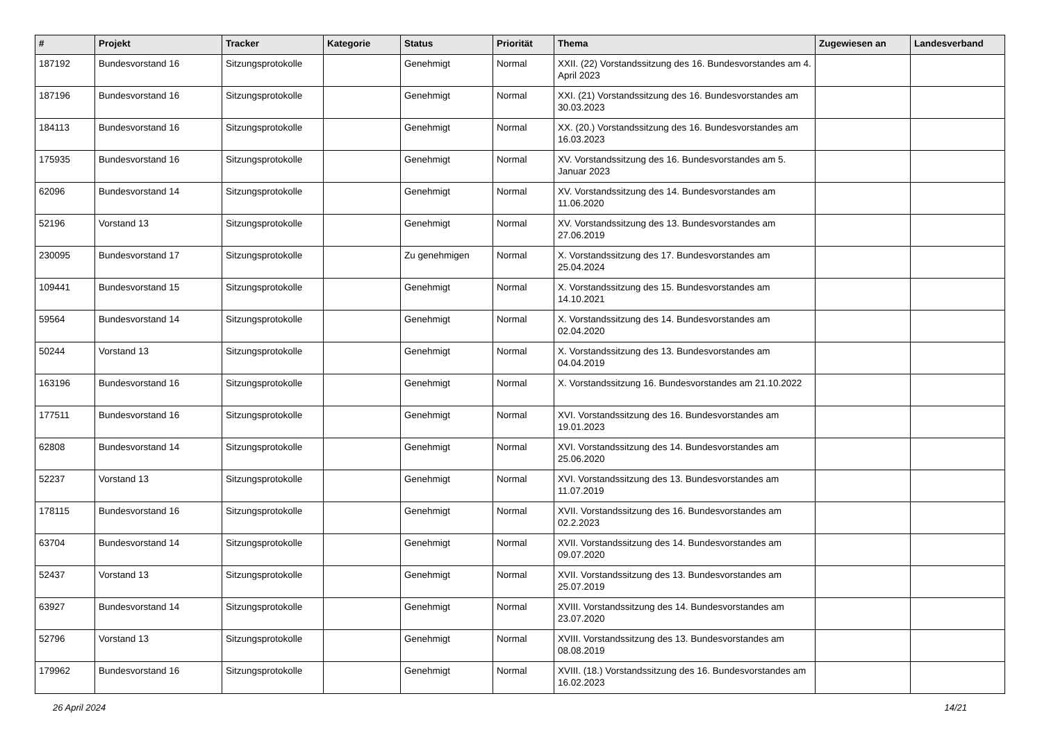| # | Projekt | Tracker | Kategorie | Status | Priorität | Thema | Zugewiesen an | Landesverband |
| --- | --- | --- | --- | --- | --- | --- | --- | --- |
| 187192 | Bundesvorstand 16 | Sitzungsprotokolle | | Genehmigt | Normal | XXII. (22) Vorstandssitzung des 16. Bundesvorstandes am 4. April 2023 | | |
| 187196 | Bundesvorstand 16 | Sitzungsprotokolle | | Genehmigt | Normal | XXI. (21) Vorstandssitzung des 16. Bundesvorstandes am 30.03.2023 | | |
| 184113 | Bundesvorstand 16 | Sitzungsprotokolle | | Genehmigt | Normal | XX. (20.) Vorstandssitzung des 16. Bundesvorstandes am 16.03.2023 | | |
| 175935 | Bundesvorstand 16 | Sitzungsprotokolle | | Genehmigt | Normal | XV. Vorstandssitzung des 16. Bundesvorstandes am 5. Januar 2023 | | |
| 62096 | Bundesvorstand 14 | Sitzungsprotokolle | | Genehmigt | Normal | XV. Vorstandssitzung des 14. Bundesvorstandes am 11.06.2020 | | |
| 52196 | Vorstand 13 | Sitzungsprotokolle | | Genehmigt | Normal | XV. Vorstandssitzung des 13. Bundesvorstandes am 27.06.2019 | | |
| 230095 | Bundesvorstand 17 | Sitzungsprotokolle | | Zu genehmigen | Normal | X. Vorstandssitzung des 17. Bundesvorstandes am 25.04.2024 | | |
| 109441 | Bundesvorstand 15 | Sitzungsprotokolle | | Genehmigt | Normal | X. Vorstandssitzung des 15. Bundesvorstandes am 14.10.2021 | | |
| 59564 | Bundesvorstand 14 | Sitzungsprotokolle | | Genehmigt | Normal | X. Vorstandssitzung des 14. Bundesvorstandes am 02.04.2020 | | |
| 50244 | Vorstand 13 | Sitzungsprotokolle | | Genehmigt | Normal | X. Vorstandssitzung des 13. Bundesvorstandes am 04.04.2019 | | |
| 163196 | Bundesvorstand 16 | Sitzungsprotokolle | | Genehmigt | Normal | X. Vorstandssitzung 16. Bundesvorstandes am 21.10.2022 | | |
| 177511 | Bundesvorstand 16 | Sitzungsprotokolle | | Genehmigt | Normal | XVI. Vorstandssitzung des 16. Bundesvorstandes am 19.01.2023 | | |
| 62808 | Bundesvorstand 14 | Sitzungsprotokolle | | Genehmigt | Normal | XVI. Vorstandssitzung des 14. Bundesvorstandes am 25.06.2020 | | |
| 52237 | Vorstand 13 | Sitzungsprotokolle | | Genehmigt | Normal | XVI. Vorstandssitzung des 13. Bundesvorstandes am 11.07.2019 | | |
| 178115 | Bundesvorstand 16 | Sitzungsprotokolle | | Genehmigt | Normal | XVII. Vorstandssitzung des 16. Bundesvorstandes am 02.2.2023 | | |
| 63704 | Bundesvorstand 14 | Sitzungsprotokolle | | Genehmigt | Normal | XVII. Vorstandssitzung des 14. Bundesvorstandes am 09.07.2020 | | |
| 52437 | Vorstand 13 | Sitzungsprotokolle | | Genehmigt | Normal | XVII. Vorstandssitzung des 13. Bundesvorstandes am 25.07.2019 | | |
| 63927 | Bundesvorstand 14 | Sitzungsprotokolle | | Genehmigt | Normal | XVIII. Vorstandssitzung des 14. Bundesvorstandes am 23.07.2020 | | |
| 52796 | Vorstand 13 | Sitzungsprotokolle | | Genehmigt | Normal | XVIII. Vorstandssitzung des 13. Bundesvorstandes am 08.08.2019 | | |
| 179962 | Bundesvorstand 16 | Sitzungsprotokolle | | Genehmigt | Normal | XVIII. (18.) Vorstandssitzung des 16. Bundesvorstandes am 16.02.2023 | | |
26 April 2024 14/21